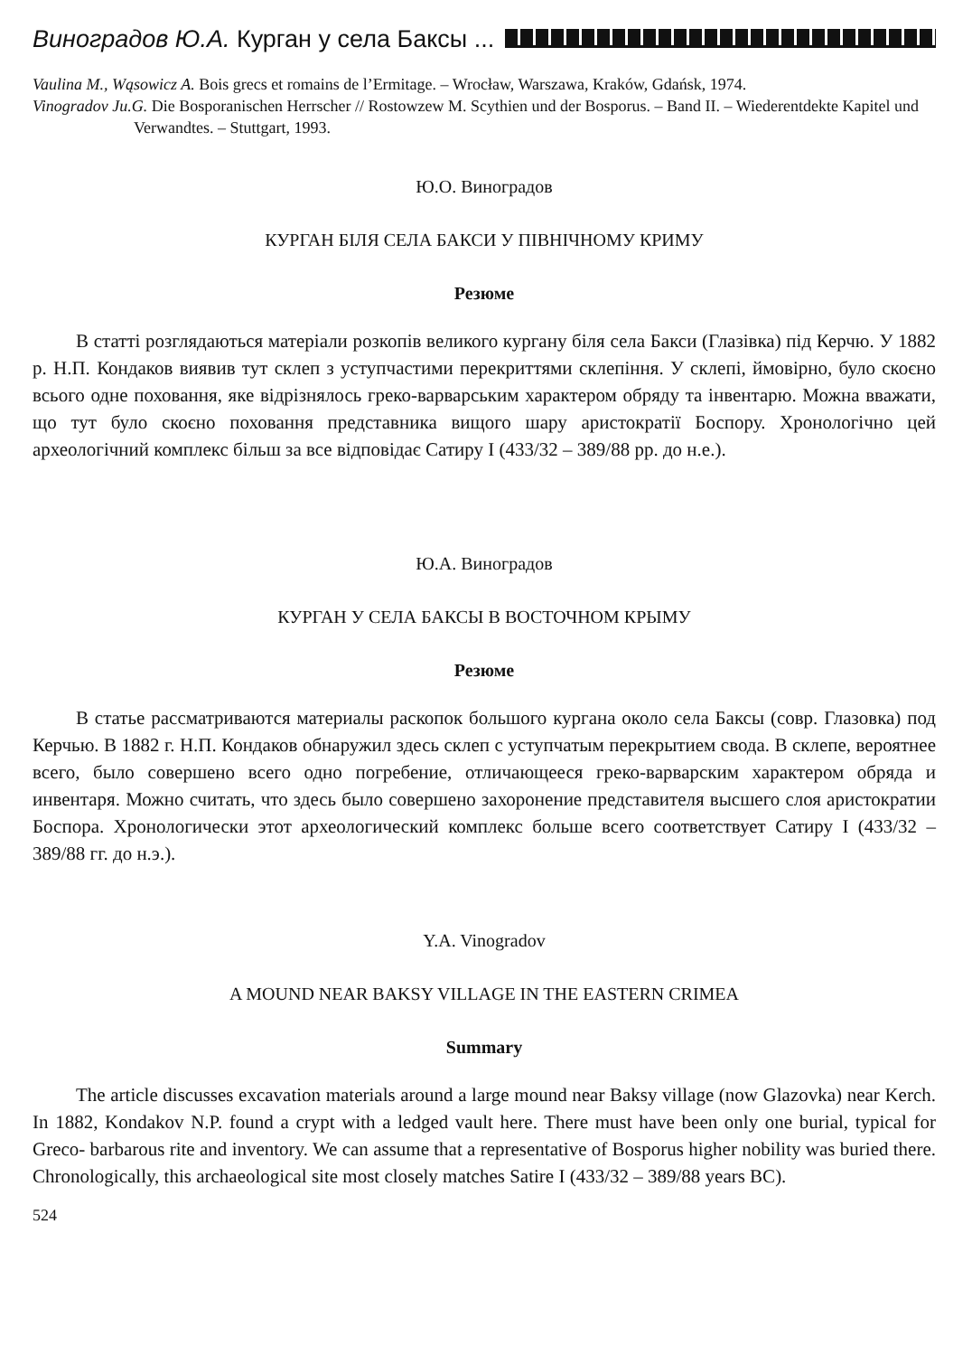Виноградов Ю.А. Курган у села Баксы ...
Vaulina M., Wąsowicz A. Bois grecs et romains de l’Ermitage. – Wrocław, Warszawa, Kraków, Gdańsk, 1974.
Vinogradov Ju.G. Die Bosporanischen Herrscher // Rostowzew M. Scythien und der Bosporus. – Band II. – Wiederentdekte Kapitel und Verwandtes. – Stuttgart, 1993.
Ю.О. Виноградов
КУРГАН БІЛЯ СЕЛА БАКСИ У ПІВНІЧНОМУ КРИМУ
Резюме
В статті розглядаються матеріали розкопів великого кургану біля села Бакси (Глазівка) під Керчю. У 1882 р. Н.П. Кондаков виявив тут склеп з уступчастими перекриттями склепіння. У склепі, ймовірно, було скоєно всього одне поховання, яке відрізнялось греко-варварським характером обряду та інвентарю. Можна вважати, що тут було скоєно поховання представника вищого шару аристократії Боспору. Хронологічно цей археологічний комплекс більш за все відповідає Сатиру I (433/32 – 389/88 рр. до н.е.).
Ю.А. Виноградов
КУРГАН У СЕЛА БАКСЫ В ВОСТОЧНОМ КРЫМУ
Резюме
В статье рассматриваются материалы раскопок большого кургана около села Баксы (совр. Глазовка) под Керчью. В 1882 г. Н.П. Кондаков обнаружил здесь склеп с уступчатым перекрытием свода. В склепе, вероятнее всего, было совершено всего одно погребение, отличающееся греко-варварским характером обряда и инвентаря. Можно считать, что здесь было совершено захоронение представителя высшего слоя аристократии Боспора. Хронологически этот археологический комплекс больше всего соответствует Сатиру I (433/32 – 389/88 гг. до н.э.).
Y.A. Vinogradov
A MOUND NEAR BAKSY VILLAGE IN THE EASTERN CRIMEA
Summary
The article discusses excavation materials around a large mound near Baksy village (now Glazovka) near Kerch. In 1882, Kondakov N.P. found a crypt with a ledged vault here. There must have been only one burial, typical for Greco- barbarous rite and inventory. We can assume that a representative of Bosporus higher nobility was buried there. Chronologically, this archaeological site most closely matches Satire I (433/32 – 389/88 years BC).
524